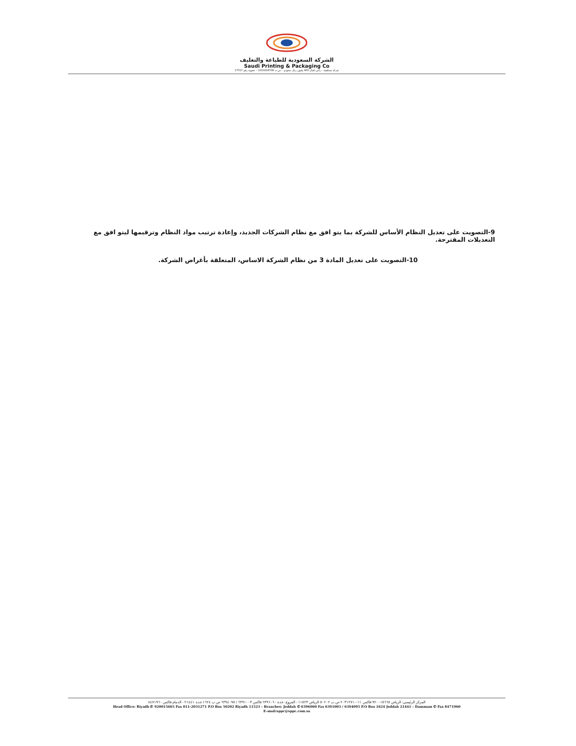الشركة السعودية للطباعة والتغليف
Saudi Printing & Packaging Co
شركة مساهمة – رأس المال 600 مليون ريال سعودي – س.ت 1010219709 – عضوية رقم 17517
9-التصويت على تعديل النظام الأساس للشركة بما يتو افق مع نظام الشركات الجديد، وإعادة ترتيب مواد النظام وترقيمها ليتو افق مع التعديلات المقترحة.
10-التصويت على تعديل المادة 3 من نظام الشركة الاساس، المتعلقة بأغراض الشركة.
المركز الرئيسي: الرياض ٩٢٠٠١٥٦٦٥ فاكس ٠١١-٢٠٣١٢٧١ ص.ب ٥٠٢٠٢ الرياض ١١٥٢٣ - الفروع: جدة ٦٣٩٦٠٦٠ فاكس ٦٣٩١٠٠٣ / ٦٣٩٤٠٩٥ ص.ب ١٦٢٤ جدة ٢١٤٤١ - الدمام فاكس ٨٤٧١٩٦٠
Head Office: Riyadh ✆ 920015665 Fax 011-2031271 P.O Box 50202 Riyadh 11523 – Branches: Jeddah ✆ 6396060 Fax 6391003 / 6394095 P.O Box 1624 Jeddah 21441 – Dammam ✆ Fax 8471960
E–mail:sppc@sppc.com.sa